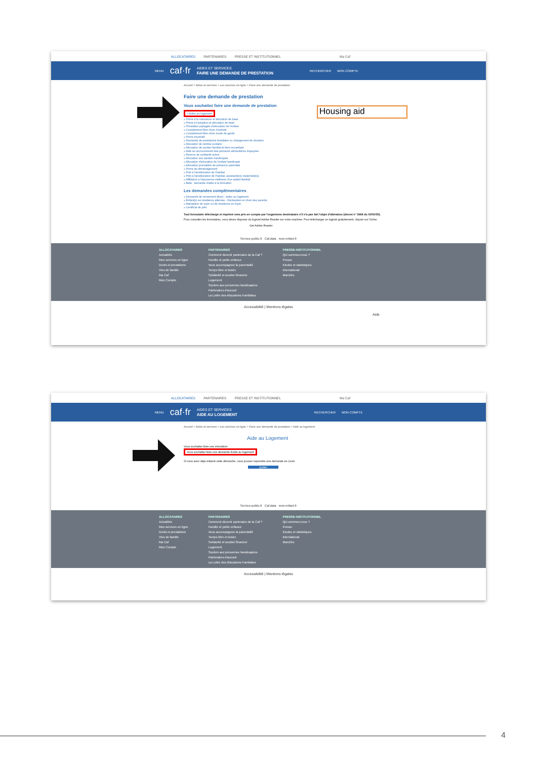ALLOCATAIRES PARTENAIRES PRESSE ET INSTITUTIONNEL Ma Caf
MENU caf·fr
AIDES ET SERVICES
FAIRE UNE DEMANDE DE PRESTATION
RECHERCHER MON COMPTE
Accueil > Aides et services > Les services en ligne > Faire une demande de prestation
Faire une demande de prestation
Vous souhaitez faire une demande de prestation
» Aides au logement
» Prime à la naissance et allocation de base
» Prime à l'adoption et allocation de base
» Prestation partagée d'éducation de l'enfant
» Complément libre choix d'activité
» Complément libre choix mode de garde
» Prime d'activité
» Demande de prestations familiales ou changement de situation
» Allocation de rentrée scolaire
» Allocation de soutien familial et tiers recueillant
» Aide au recouvrement des pensions alimentaires impayées
» Revenu de solidarité active
» Allocation aux adultes handicapés
» Allocation d'éducation de l'enfant handicapé
» Allocation journalière de présence parentale
» Prime de déménagement
» Prêt à l'amélioration de l'habitat
» Prêt à l'amélioration de l'habitat, assistant(e)s maternel(le)s
» Affiliation à l'assurence vieillesse d'un aidant familial
» Bafa : demande d'aide à la formation
Les demandes complémentaires
» Demande de versement direct - aides au logement
» Enfant(s) en résidence alternée - Déclaration et choix des parents
» Attestation de loyer ou de résidence en foyer
» Certificat de prêt
Tout formulaire téléchargé et imprimé sera pris en compte par l'organisme destinataire s'il n'a pas fait l'objet d'altération (décret n° 5968 du 02/02/50).
Pour consulter les formulaires, vous devez disposer du logiciel Adobe Reader sur votre machine. Pour télécharger ce logiciel gratuitement, cliquez sur l'icône.
Get Adobe Reader
Service-public.fr Caf.data mon-enfant.fr
ALLOCATAIRES
Actualités
Mes services en ligne
Droits et prestations
Vies de famille
Ma Caf
Mon Compte
PARTENAIRES
Comment devenir partenaire de la Caf ?
Famille et petite enfance
Vous accompagnez la parentalité
Temps libre et loisirs
Solidarité et soutien financier
Logement
Soutien aux personnes handicapées
Partenaires d'accueil
La Lettre des Allocations Familiales
PRESSE-INSTITUTIONNEL
Qui sommes-nous ?
Presse
Etudes et statistiques
International
Marchés
Accessibilité | Mentions légales
Aide
Housing aid
ALLOCATAIRES PARTENAIRES PRESSE ET INSTITUTIONNEL Ma Caf
MENU caf·fr
AIDES ET SERVICES
AIDE AU LOGEMENT
RECHERCHER MON COMPTE
Accueil > Aides et services > Les services en ligne > Faire une demande de prestation > Aide au logement
Aide au Logement
Vous souhaitez faire une simulation
Vous souhaitez faire une demande d'aide au logement
Si vous avez déjà entamé cette démarche, vous pouvez reprendre une demande en cours
Quitter
Service-public.fr Caf.data mon-enfant.fr
ALLOCATAIRES
Actualités
Mes services en ligne
Droits et prestations
Vies de famille
Ma Caf
Mon Compte
PARTENAIRES
Comment devenir partenaire de la Caf ?
Famille et petite enfance
Vous accompagnez la parentalité
Temps libre et loisirs
Solidarité et soutien financier
Logement
Soutien aux personnes handicapées
Partenaires d'accueil
La Lettre des Allocations Familiales
PRESSE-INSTITUTIONNEL
Qui sommes-nous ?
Presse
Etudes et statistiques
International
Marchés
Accessibilité | Mentions légales
4